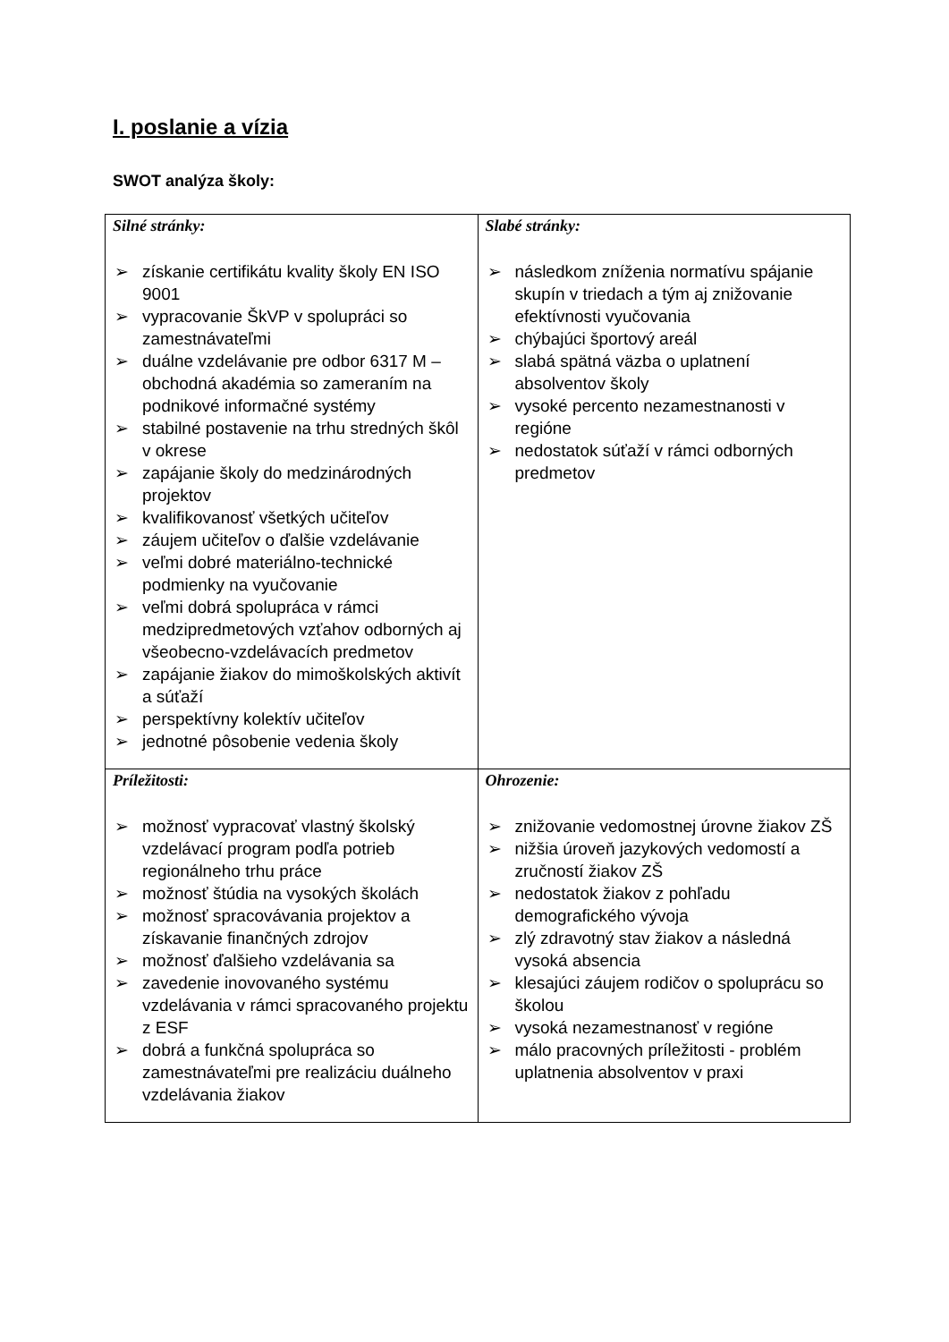I. poslanie a vízia
SWOT analýza školy:
| Silné stránky: ➢ získanie certifikátu kvality školy EN ISO 9001 ➢ vypracovanie ŠkVP v spolupráci so zamestnávateľmi ➢ duálne vzdelávanie pre odbor 6317 M – obchodná akadémia so zameraním na podnikové informačné systémy ➢ stabilné postavenie na trhu stredných škôl v okrese ➢ zapájanie školy do medzinárodných projektov ➢ kvalifikovanosť všetkých učiteľov ➢ záujem učiteľov o ďalšie vzdelávanie ➢ veľmi dobré materiálno-technické podmienky na vyučovanie ➢ veľmi dobrá spolupráca v rámci medzipredmetových vzťahov odborných aj všeobecno-vzdelávacích predmetov ➢ zapájanie žiakov do mimoškolských aktivít a súťaží ➢ perspektívny kolektív učiteľov ➢ jednotné pôsobenie vedenia školy | Slabé stránky: ➢ následkom zníženia normatívu spájanie skupín v triedach a tým aj znižovanie efektívnosti vyučovania ➢ chýbajúci športový areál ➢ slabá spätná väzba o uplatnení absolventov školy ➢ vysoké percento nezamestnanosti v regióne ➢ nedostatok súťaží v rámci odborných predmetov |
| Príležitosti: ➢ možnosť vypracovať vlastný školský vzdelávací program podľa potrieb regionálneho trhu práce ➢ možnosť štúdia na vysokých školách ➢ možnosť spracovávania projektov a získavanie finančných zdrojov ➢ možnosť ďalšieho vzdelávania sa ➢ zavedenie inovovaného systému vzdelávania v rámci spracovaného projektu z ESF ➢ dobrá a funkčná spolupráca so zamestnávateľmi pre realizáciu duálneho vzdelávania žiakov | Ohrozenie: ➢ znižovanie vedomostnej úrovne žiakov ZŠ ➢ nižšia úroveň jazykových vedomostí a zručností žiakov ZŠ ➢ nedostatok žiakov z pohľadu demografického vývoja ➢ zlý zdravotný stav žiakov a následná vysoká absencia ➢ klesajúci záujem rodičov o spoluprácu so školou ➢ vysoká nezamestnanosť v regióne ➢ málo pracovných príležitosti - problém uplatnenia absolventov v praxi |